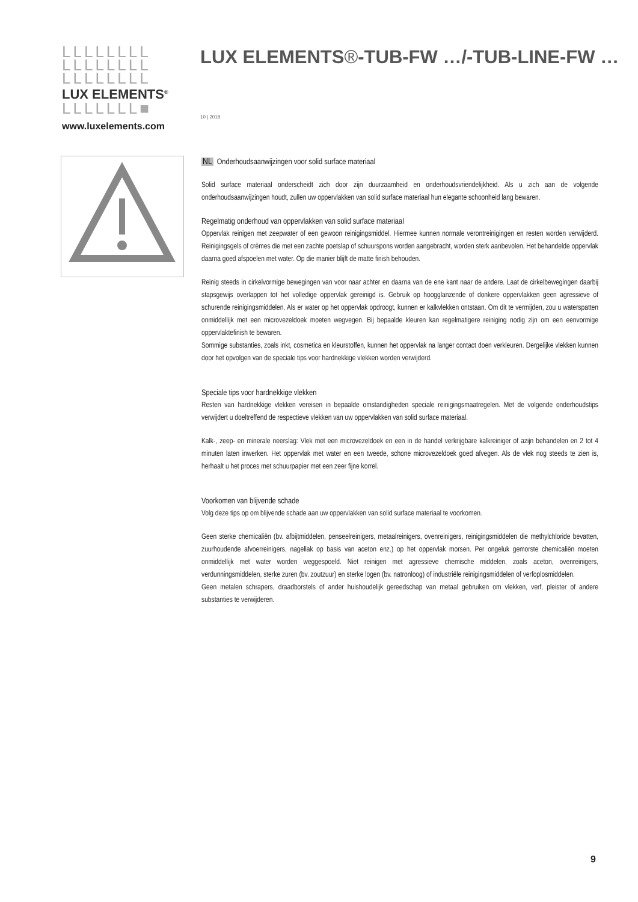LLLLLLLL
LLLLLLLL
LLLLLLLL
LUX ELEMENTS<sup>®</sup>
LLLLLLL■
www.luxelements.com
LUX ELEMENTS®-TUB-FW …/-TUB-LINE-FW …
10 | 2018
NL Onderhoudsaanwijzingen voor solid surface materiaal
Solid surface materiaal onderscheidt zich door zijn duurzaamheid en onderhoudsvriendelijkheid. Als u zich aan de volgende onderhoudsaanwijzingen houdt, zullen uw oppervlakken van solid surface materiaal hun elegante schoonheid lang bewaren.
Regelmatig onderhoud van oppervlakken van solid surface materiaal
Oppervlak reinigen met zeepwater of een gewoon reinigingsmiddel. Hiermee kunnen normale verontreinigingen en resten worden verwijderd. Reinigingsgels of crèmes die met een zachte poetslap of schuurspons worden aangebracht, worden sterk aanbevolen. Het behandelde oppervlak daarna goed afspoelen met water. Op die manier blijft de matte finish behouden.
Reinig steeds in cirkelvormige bewegingen van voor naar achter en daarna van de ene kant naar de andere. Laat de cirkelbewegingen daarbij stapsgewijs overlappen tot het volledige oppervlak gereinigd is. Gebruik op hoogglanzende of donkere oppervlakken geen agressieve of schurende reinigingsmiddelen. Als er water op het oppervlak opdroogt, kunnen er kalkvlekken ontstaan. Om dit te vermijden, zou u waterspatten onmiddellijk met een microvezeldoek moeten wegvegen. Bij bepaalde kleuren kan regelmatigere reiniging nodig zijn om een eenvormige oppervlaktefinish te bewaren.
Sommige substanties, zoals inkt, cosmetica en kleurstoffen, kunnen het oppervlak na langer contact doen verkleuren. Dergelijke vlekken kunnen door het opvolgen van de speciale tips voor hardnekkige vlekken worden verwijderd.
Speciale tips voor hardnekkige vlekken
Resten van hardnekkige vlekken vereisen in bepaalde omstandigheden speciale reinigingsmaatregelen. Met de volgende onderhoudstips verwijdert u doeltreffend de respectieve vlekken van uw oppervlakken van solid surface materiaal.
Kalk-, zeep- en minerale neerslag: Vlek met een microvezeldoek en een in de handel verkrijgbare kalkreiniger of azijn behandelen en 2 tot 4 minuten laten inwerken. Het oppervlak met water en een tweede, schone microvezeldoek goed afvegen. Als de vlek nog steeds te zien is, herhaalt u het proces met schuurpapier met een zeer fijne korrel.
Voorkomen van blijvende schade
Volg deze tips op om blijvende schade aan uw oppervlakken van solid surface materiaal te voorkomen.
Geen sterke chemicaliën (bv. afbijtmiddelen, penseelreinigers, metaalreinigers, ovenreinigers, reinigingsmiddelen die methylchloride bevatten, zuurhoudende afvoerreinigers, nagellak op basis van aceton enz.) op het oppervlak morsen. Per ongeluk gemorste chemicaliën moeten onmiddellijk met water worden weggespoeld. Niet reinigen met agressieve chemische middelen, zoals aceton, ovenreinigers, verdunningsmiddelen, sterke zuren (bv. zoutzuur) en sterke logen (bv. natronloog) of industriële reinigingsmiddelen of verfoplosmiddelen.
Geen metalen schrapers, draadborstels of ander huishoudelijk gereedschap van metaal gebruiken om vlekken, verf, pleister of andere substanties te verwijderen.
9